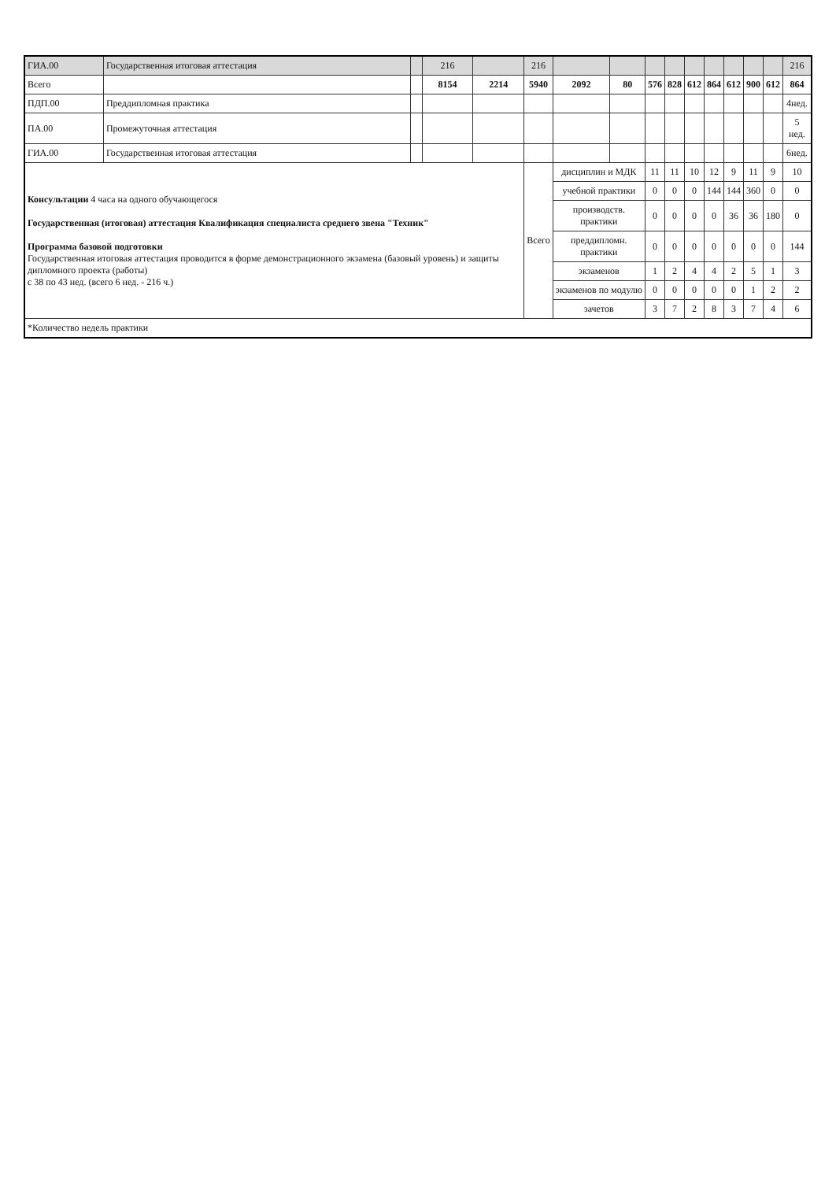| ГИА.00 | Государственная итоговая аттестация | | 216 | | 216 | | | | | | | | | | 216 |
| --- | --- | --- | --- | --- | --- | --- | --- | --- | --- | --- | --- | --- | --- | --- | --- |
| Всего | | | 8154 | 2214 | 5940 | 2092 | 80 | 576 | 828 | 612 | 864 | 612 | 900 | 612 | 864 |
| ПДП.00 | Преддипломная практика | | | | | | | | | | | | | | 4нед. |
| ПА.00 | Промежуточная аттестация | | | | | | | | | | | | | | 5 нед. |
| ГИА.00 | Государственная итоговая аттестация | | | | | | | | | | | | | | 6нед. |
| Консультации 4 часа на одного обучающегося Государственная (итоговая) аттестация Квалификация специалиста среднего звена "Техник" Программа базовой подготовки Государственная итоговая аттестация проводится в форме демонстрационного экзамена (базовый уровень) и защиты дипломного проекта (работы) с 38 по 43 нед. (всего 6 нед. - 216 ч.) | | | | | Всего | дисциплин и МДК | | 11 | 11 | 10 | 12 | 9 | 11 | 9 | 10 |
| | | | | | | учебной практики | | 0 | 0 | 0 | 144 | 144 | 360 | 0 | 0 |
| | | | | | | производств. практики | | 0 | 0 | 0 | 0 | 36 | 36 | 180 | 0 |
| | | | | | | преддипломн. практики | | 0 | 0 | 0 | 0 | 0 | 0 | 0 | 144 |
| | | | | | | экзаменов | | 1 | 2 | 4 | 4 | 2 | 5 | 1 | 3 |
| | | | | | | экзаменов по модулю | | 0 | 0 | 0 | 0 | 0 | 1 | 2 | 2 |
| | | | | | | зачетов | | 3 | 7 | 2 | 8 | 3 | 7 | 4 | 6 |
| *Количество недель практики | | | | | | | | | | | | | | | |